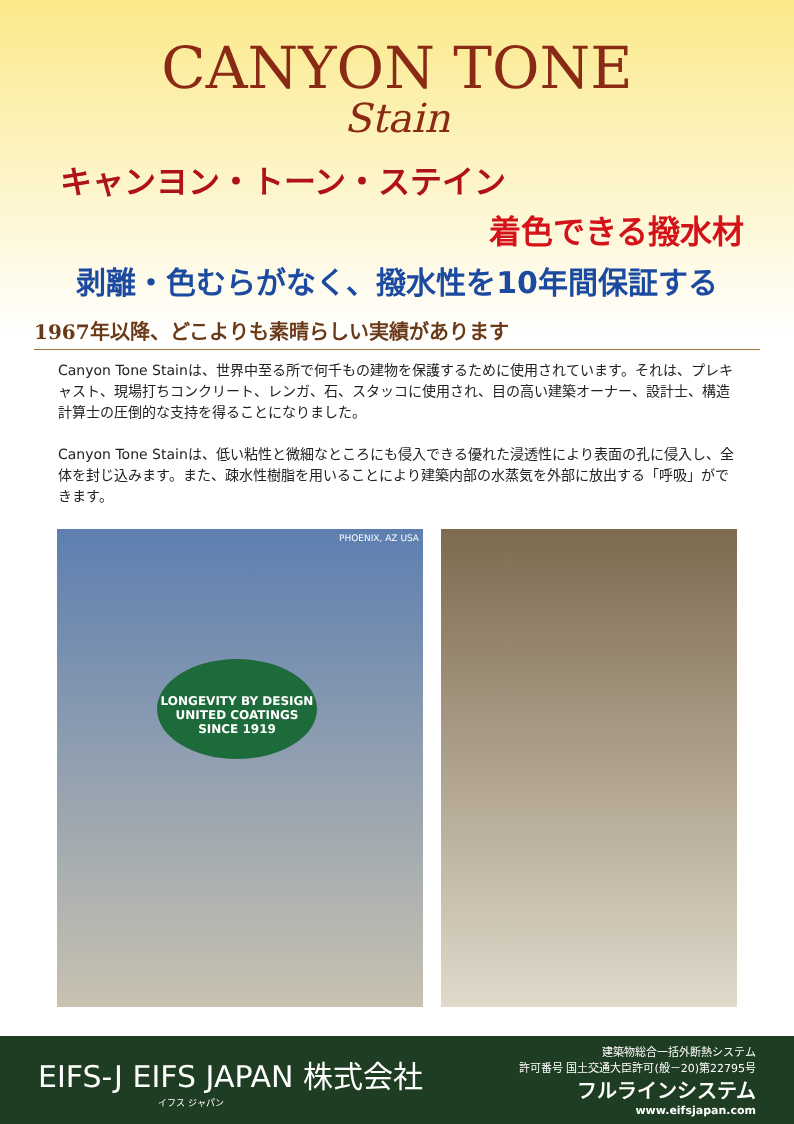CANYON TONE
Stain
キャンヨン・トーン・ステイン
着色できる撥水材
剥離・色むらがなく、撥水性を10年間保証する
1967年以降、どこよりも素晴らしい実績があります
Canyon Tone Stainは、世界中至る所で何千もの建物を保護するために使用されています。それは、プレキャスト、現場打ちコンクリート、レンガ、石、スタッコに使用され、目の高い建築オーナー、設計士、構造計算士の圧倒的な支持を得ることになりました。
Canyon Tone Stainは、低い粘性と微細なところにも侵入できる優れた浸透性により表面の孔に侵入し、全体を封じ込みます。また、疎水性樹脂を用いることにより建築内部の水蒸気を外部に放出する「呼吸」ができます。
PHOENIX, AZ USA
LONGEVITY BY DESIGN
UNITED COATINGS
SINCE 1919
EIFS-J EIFS JAPAN 株式会社
イフス ジャパン
建築物総合一括外断熱システム
許可番号 国土交通大臣許可(般－20)第22795号
フルラインシステム
www.eifsjapan.com